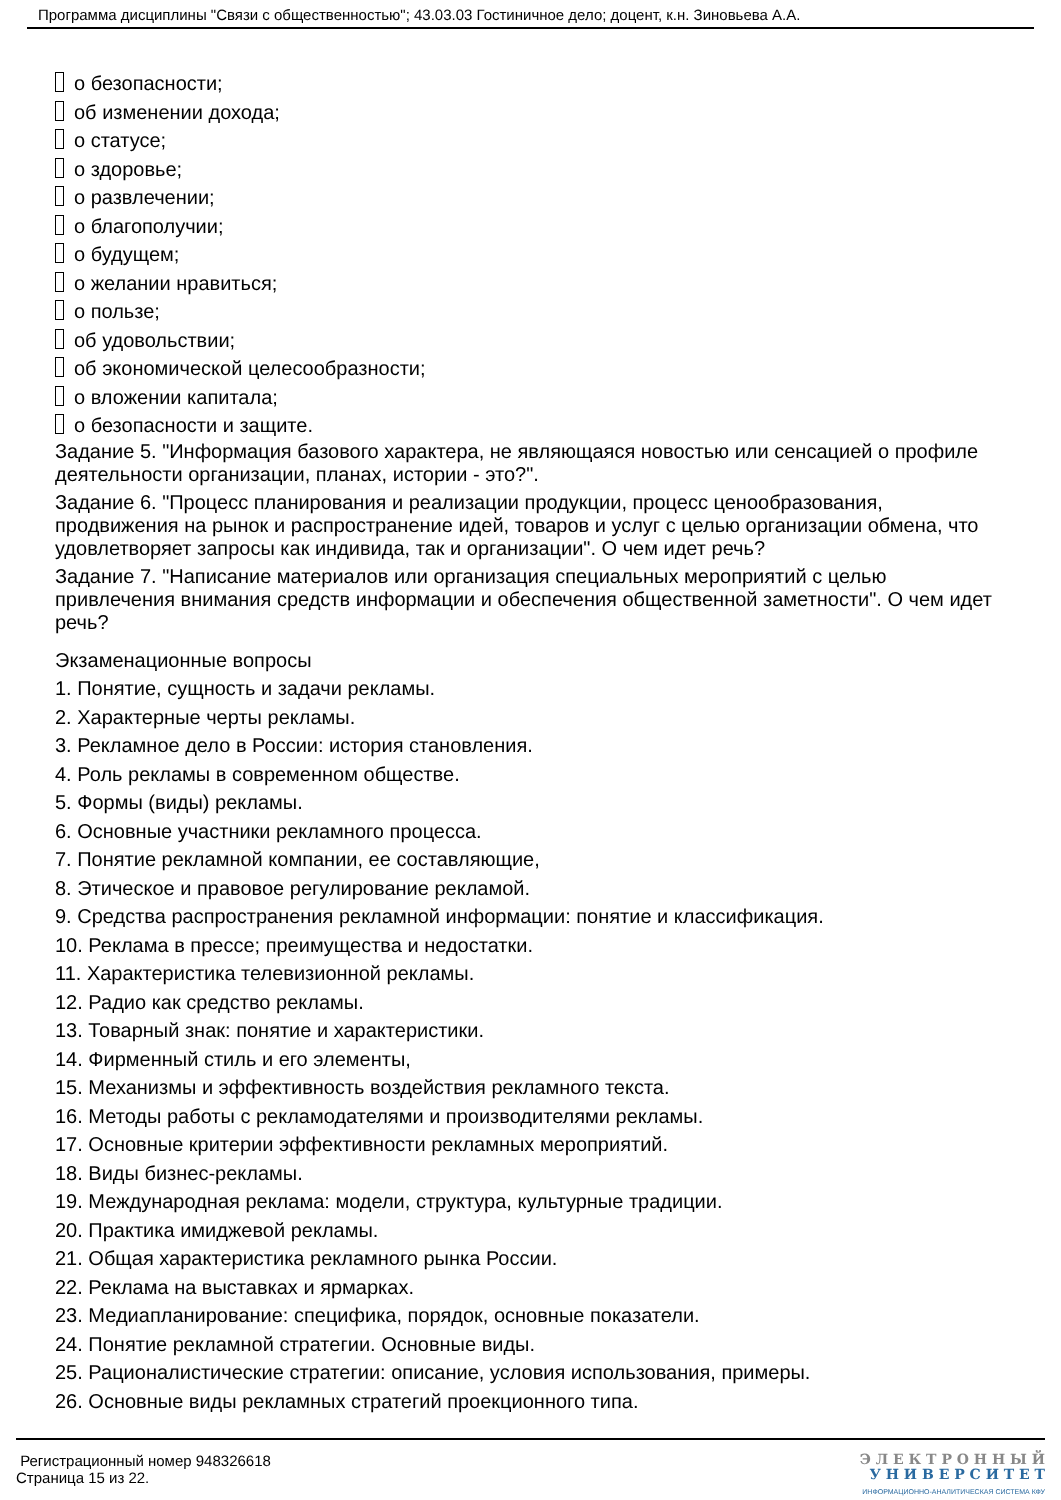Программа дисциплины "Связи с общественностью"; 43.03.03 Гостиничное дело; доцент, к.н. Зиновьева А.А.
о безопасности;
об изменении дохода;
о статусе;
о здоровье;
о развлечении;
о благополучии;
о будущем;
о желании нравиться;
о пользе;
об удовольствии;
об экономической целесообразности;
о вложении капитала;
о безопасности и защите.
Задание 5. "Информация базового характера, не являющаяся новостью или сенсацией о профиле деятельности организации, планах, истории - это?".
Задание 6. "Процесс планирования и реализации продукции, процесс ценообразования, продвижения на рынок и распространение идей, товаров и услуг с целью организации обмена, что удовлетворяет запросы как индивида, так и организации". О чем идет речь?
Задание 7. "Написание материалов или организация специальных мероприятий с целью привлечения внимания средств информации и обеспечения общественной заметности". О чем идет речь?
Экзаменационные вопросы
1. Понятие, сущность и задачи рекламы.
2. Характерные черты рекламы.
3. Рекламное дело в России: история становления.
4. Роль рекламы в современном обществе.
5. Формы (виды) рекламы.
6. Основные участники рекламного процесса.
7. Понятие рекламной компании, ее составляющие,
8. Этическое и правовое регулирование рекламой.
9. Средства распространения рекламной информации: понятие и классификация.
10. Реклама в прессе; преимущества и недостатки.
11. Характеристика телевизионной рекламы.
12. Радио как средство рекламы.
13. Товарный знак: понятие и характеристики.
14. Фирменный стиль и его элементы,
15. Механизмы и эффективность воздействия рекламного текста.
16. Методы работы с рекламодателями и производителями рекламы.
17. Основные критерии эффективности рекламных мероприятий.
18. Виды бизнес-рекламы.
19. Международная реклама: модели, структура, культурные традиции.
20. Практика имиджевой рекламы.
21. Общая характеристика рекламного рынка России.
22. Реклама на выставках и ярмарках.
23. Медиапланирование: специфика, порядок, основные показатели.
24. Понятие рекламной стратегии. Основные виды.
25. Рационалистические стратегии: описание, условия использования, примеры.
26. Основные виды рекламных стратегий проекционного типа.
Регистрационный номер 948326618
Страница 15 из 22.
Э Л Е К Т Р О Н Н Ы Й
У Н И В Е Р С И Т Е Т
ИНФОРМАЦИОННО-АНАЛИТИЧЕСКАЯ СИСТЕМА КФУ